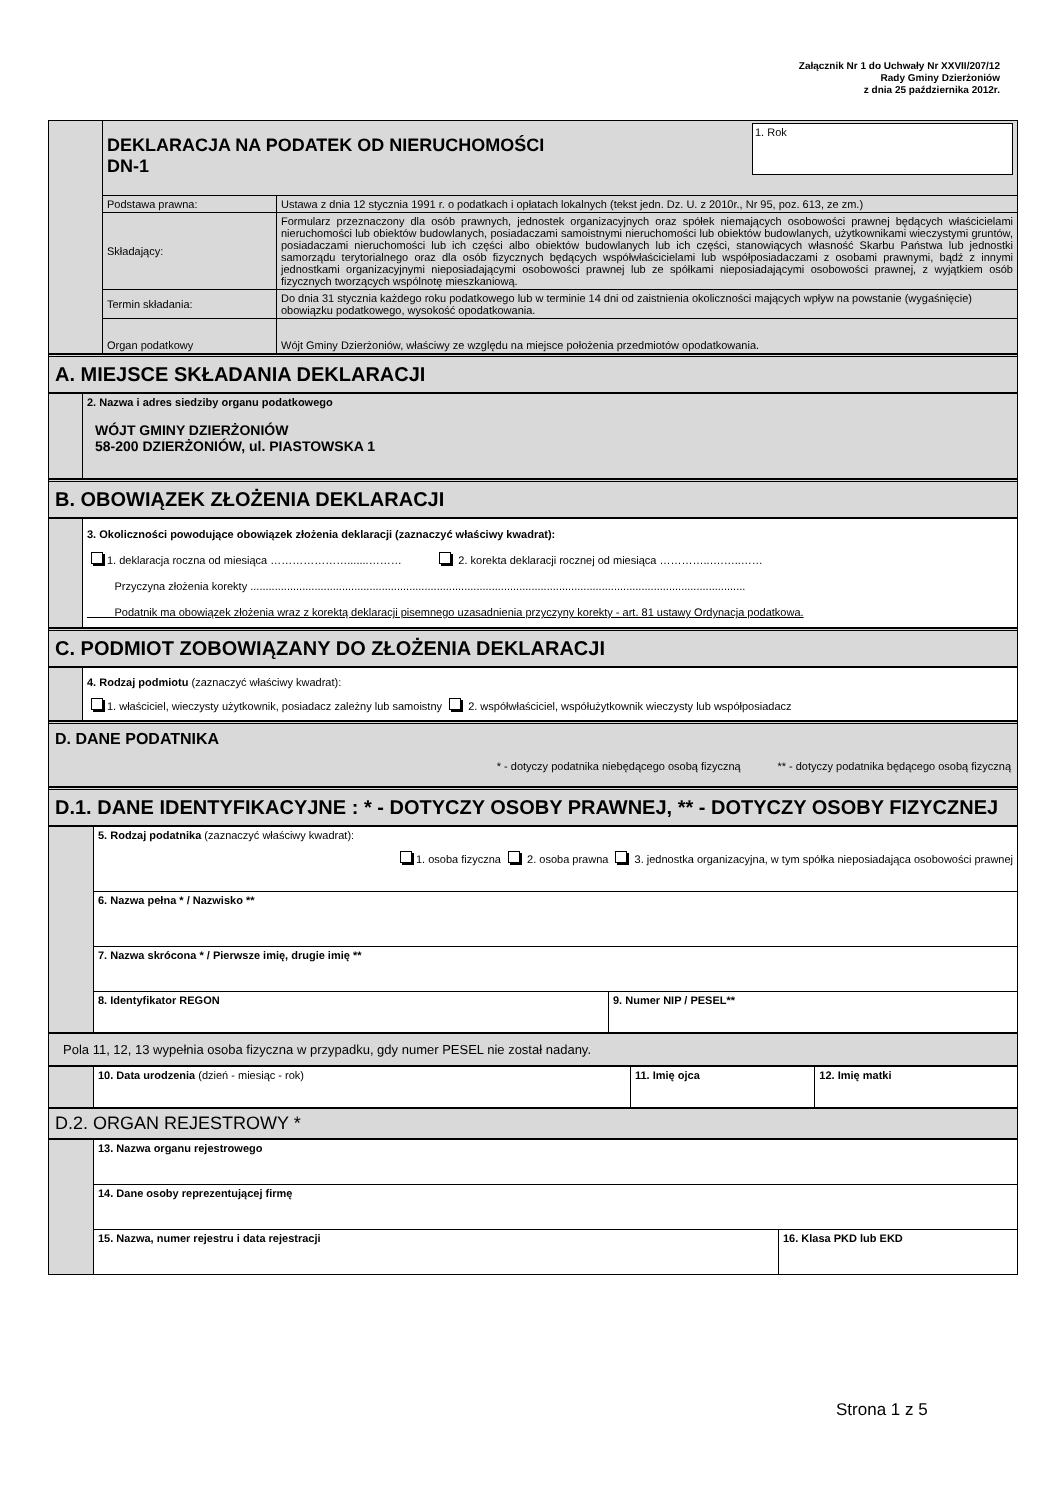Załącznik Nr 1 do Uchwały Nr XXVII/207/12
Rady Gminy Dzierżoniów
z dnia 25 października 2012r.
| | 1. Rok DEKLARACJA NA PODATEK OD NIERUCHOMOŚCI DN-1 | |
| | Podstawa prawna: | Ustawa z dnia 12 stycznia 1991 r. o podatkach i opłatach lokalnych (tekst jedn. Dz. U. z 2010r., Nr 95, poz. 613, ze zm.) |
| | Składający: | Formularz przeznaczony dla osób prawnych, jednostek organizacyjnych oraz spółek niemających osobowości prawnej będących właścicielami nieruchomości lub obiektów budowlanych, posiadaczami samoistnymi nieruchomości lub obiektów budowlanych, użytkownikami wieczystymi gruntów, posiadaczami nieruchomości lub ich części albo obiektów budowlanych lub ich części, stanowiących własność Skarbu Państwa lub jednostki samorządu terytorialnego oraz dla osób fizycznych będących współwłaścicielami lub współposiadaczami z osobami prawnymi, bądź z innymi jednostkami organizacyjnymi nieposiadającymi osobowości prawnej lub ze spółkami nieposiadającymi osobowości prawnej, z wyjątkiem osób fizycznych tworzących wspólnotę mieszkaniową. |
| | Termin składania: | Do dnia 31 stycznia każdego roku podatkowego lub w terminie 14 dni od zaistnienia okoliczności mających wpływ na powstanie (wygaśnięcie) obowiązku podatkowego, wysokość opodatkowania. |
| | Organ podatkowy | Wójt Gminy Dzierżoniów, właściwy ze względu na miejsce położenia przedmiotów opodatkowania. |
A. MIEJSCE SKŁADANIA DEKLARACJI
| | 2. Nazwa i adres siedziby organu podatkowego WÓJT GMINY DZIERŻONIÓW 58-200 DZIERŻONIÓW, ul. PIASTOWSKA 1 |
B. OBOWIĄZEK ZŁOŻENIA DEKLARACJI
| | 3. Okoliczności powodujące obowiązek złożenia deklaracji (zaznaczyć właściwy kwadrat): 1. deklaracja roczna od miesiąca ………………….......……… 2. korekta deklaracji rocznej od miesiąca …………..….…..…… Przyczyna złożenia korekty .................................................................................................................................................................. Podatnik ma obowiązek złożenia wraz z korektą deklaracji pisemnego uzasadnienia przyczyny korekty - art. 81 ustawy Ordynacja podatkowa. |
C. PODMIOT ZOBOWIĄZANY DO ZŁOŻENIA DEKLARACJI
| | 4. Rodzaj podmiotu (zaznaczyć właściwy kwadrat): 1. właściciel, wieczysty użytkownik, posiadacz zależny lub samoistny 2. współwłaściciel, współużytkownik wieczysty lub współposiadacz |
D. DANE PODATNIKA
* - dotyczy podatnika niebędącego osobą fizyczną ** - dotyczy podatnika będącego osobą fizyczną
D.1. DANE IDENTYFIKACYJNE : * - DOTYCZY OSOBY PRAWNEJ, ** - DOTYCZY OSOBY FIZYCZNEJ
| | 5. Rodzaj podatnika (zaznaczyć właściwy kwadrat): 1. osoba fizyczna 2. osoba prawna 3. jednostka organizacyjna, w tym spółka nieposiadająca osobowości prawnej | |
| | 6. Nazwa pełna * / Nazwisko ** | |
| | 7. Nazwa skrócona * / Pierwsze imię, drugie imię ** | |
| | 8. Identyfikator REGON | 9. Numer NIP / PESEL** |
Pola 11, 12, 13 wypełnia osoba fizyczna w przypadku, gdy numer PESEL nie został nadany.
| | 10. Data urodzenia (dzień - miesiąc - rok) | 11. Imię ojca | 12. Imię matki |
D.2. ORGAN REJESTROWY *
| | 13. Nazwa organu rejestrowego | |
| | 14. Dane osoby reprezentującej firmę | |
| | 15. Nazwa, numer rejestru i data rejestracji | 16. Klasa PKD lub EKD |
Strona 1 z 5